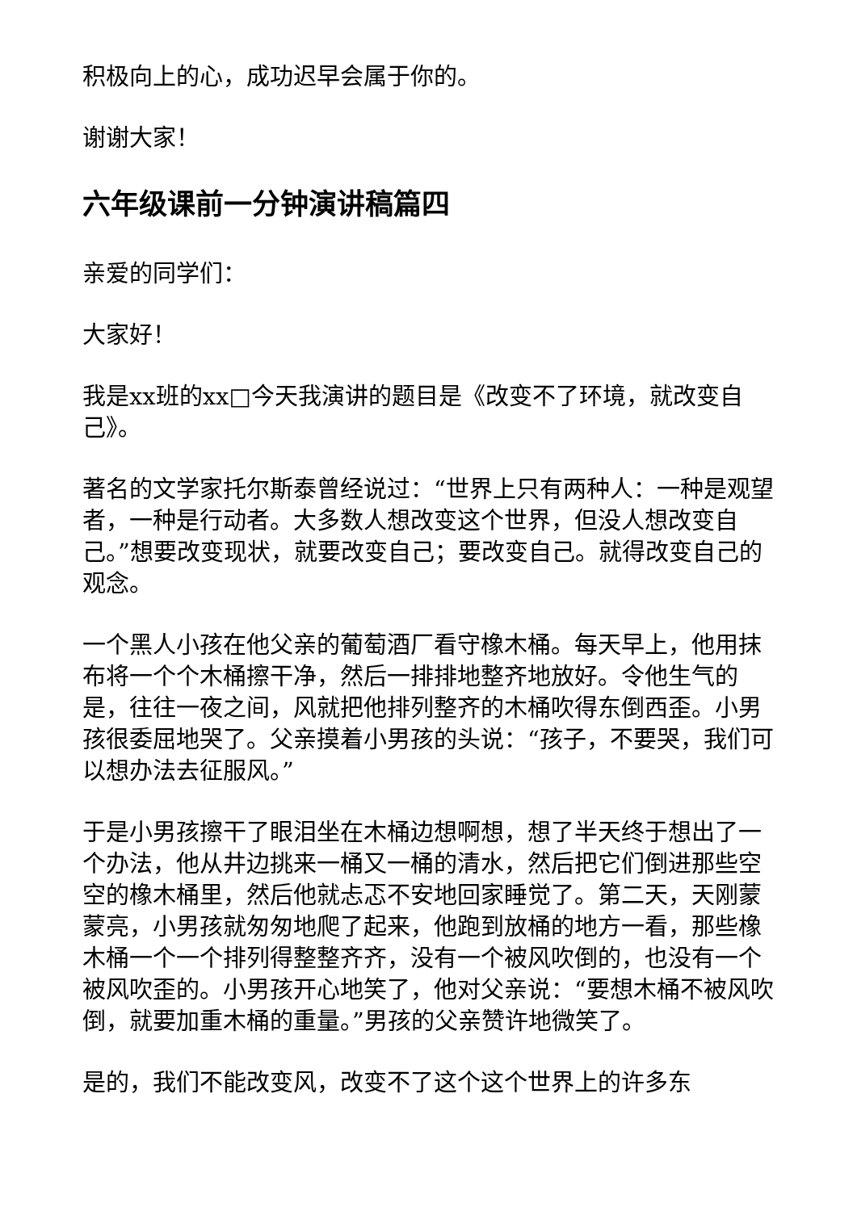积极向上的心，成功迟早会属于你的。
谢谢大家！
六年级课前一分钟演讲稿篇四
亲爱的同学们：
大家好！
我是xx班的xx□今天我演讲的题目是《改变不了环境，就改变自己》。
著名的文学家托尔斯泰曾经说过：“世界上只有两种人：一种是观望者，一种是行动者。大多数人想改变这个世界，但没人想改变自己。”想要改变现状，就要改变自己；要改变自己。就得改变自己的观念。
一个黑人小孩在他父亲的葡萄酒厂看守橡木桶。每天早上，他用抹布将一个个木桶擦干净，然后一排排地整齐地放好。令他生气的是，往往一夜之间，风就把他排列整齐的木桶吹得东倒西歪。小男孩很委屈地哭了。父亲摸着小男孩的头说：“孩子，不要哭，我们可以想办法去征服风。”
于是小男孩擦干了眼泪坐在木桶边想啊想，想了半天终于想出了一个办法，他从井边挑来一桶又一桶的清水，然后把它们倒进那些空空的橡木桶里，然后他就忐忑不安地回家睡觉了。第二天，天刚蒙蒙亮，小男孩就匆匆地爬了起来，他跑到放桶的地方一看，那些橡木桶一个一个排列得整整齐齐，没有一个被风吹倒的，也没有一个被风吹歪的。小男孩开心地笑了，他对父亲说：“要想木桶不被风吹倒，就要加重木桶的重量。”男孩的父亲赞许地微笑了。
是的，我们不能改变风，改变不了这个这个世界上的许多东